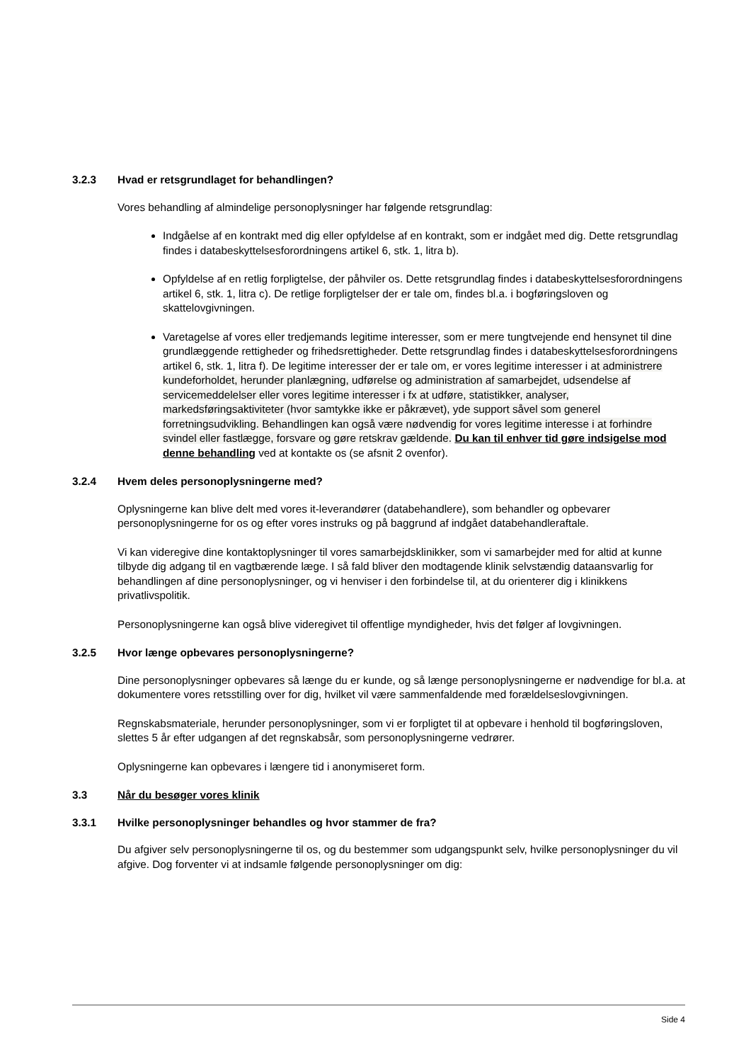3.2.3 Hvad er retsgrundlaget for behandlingen?
Vores behandling af almindelige personoplysninger har følgende retsgrundlag:
Indgåelse af en kontrakt med dig eller opfyldelse af en kontrakt, som er indgået med dig. Dette retsgrundlag findes i databeskyttelsesforordningens artikel 6, stk. 1, litra b).
Opfyldelse af en retlig forpligtelse, der påhviler os. Dette retsgrundlag findes i databeskyttelsesforordningens artikel 6, stk. 1, litra c). De retlige forpligtelser der er tale om, findes bl.a. i bogføringsloven og skattelovgivningen.
Varetagelse af vores eller tredjemands legitime interesser, som er mere tungtvejende end hensynet til dine grundlæggende rettigheder og frihedsrettigheder. Dette retsgrundlag findes i databeskyttelsesforordningens artikel 6, stk. 1, litra f). De legitime interesser der er tale om, er vores legitime interesser i at administrere kundeforholdet, herunder planlægning, udførelse og administration af samarbejdet, udsendelse af servicemeddelelser eller vores legitime interesser i fx at udføre, statistikker, analyser, markedsføringsaktiviteter (hvor samtykke ikke er påkrævet), yde support såvel som generel forretningsudvikling. Behandlingen kan også være nødvendig for vores legitime interesse i at forhindre svindel eller fastlægge, forsvare og gøre retskrav gældende. Du kan til enhver tid gøre indsigelse mod denne behandling ved at kontakte os (se afsnit 2 ovenfor).
3.2.4 Hvem deles personoplysningerne med?
Oplysningerne kan blive delt med vores it-leverandører (databehandlere), som behandler og opbevarer personoplysningerne for os og efter vores instruks og på baggrund af indgået databehandleraftale.
Vi kan videregive dine kontaktoplysninger til vores samarbejdsklinikker, som vi samarbejder med for altid at kunne tilbyde dig adgang til en vagtbærende læge. I så fald bliver den modtagende klinik selvstændig dataansvarlig for behandlingen af dine personoplysninger, og vi henviser i den forbindelse til, at du orienterer dig i klinikkens privatlivspolitik.
Personoplysningerne kan også blive videregivet til offentlige myndigheder, hvis det følger af lovgivningen.
3.2.5 Hvor længe opbevares personoplysningerne?
Dine personoplysninger opbevares så længe du er kunde, og så længe personoplysningerne er nødvendige for bl.a. at dokumentere vores retsstilling over for dig, hvilket vil være sammenfaldende med forældelseslovgivningen.
Regnskabsmateriale, herunder personoplysninger, som vi er forpligtet til at opbevare i henhold til bogføringsloven, slettes 5 år efter udgangen af det regnskabsår, som personoplysningerne vedrører.
Oplysningerne kan opbevares i længere tid i anonymiseret form.
3.3 Når du besøger vores klinik
3.3.1 Hvilke personoplysninger behandles og hvor stammer de fra?
Du afgiver selv personoplysningerne til os, og du bestemmer som udgangspunkt selv, hvilke personoplysninger du vil afgive. Dog forventer vi at indsamle følgende personoplysninger om dig:
Side 4